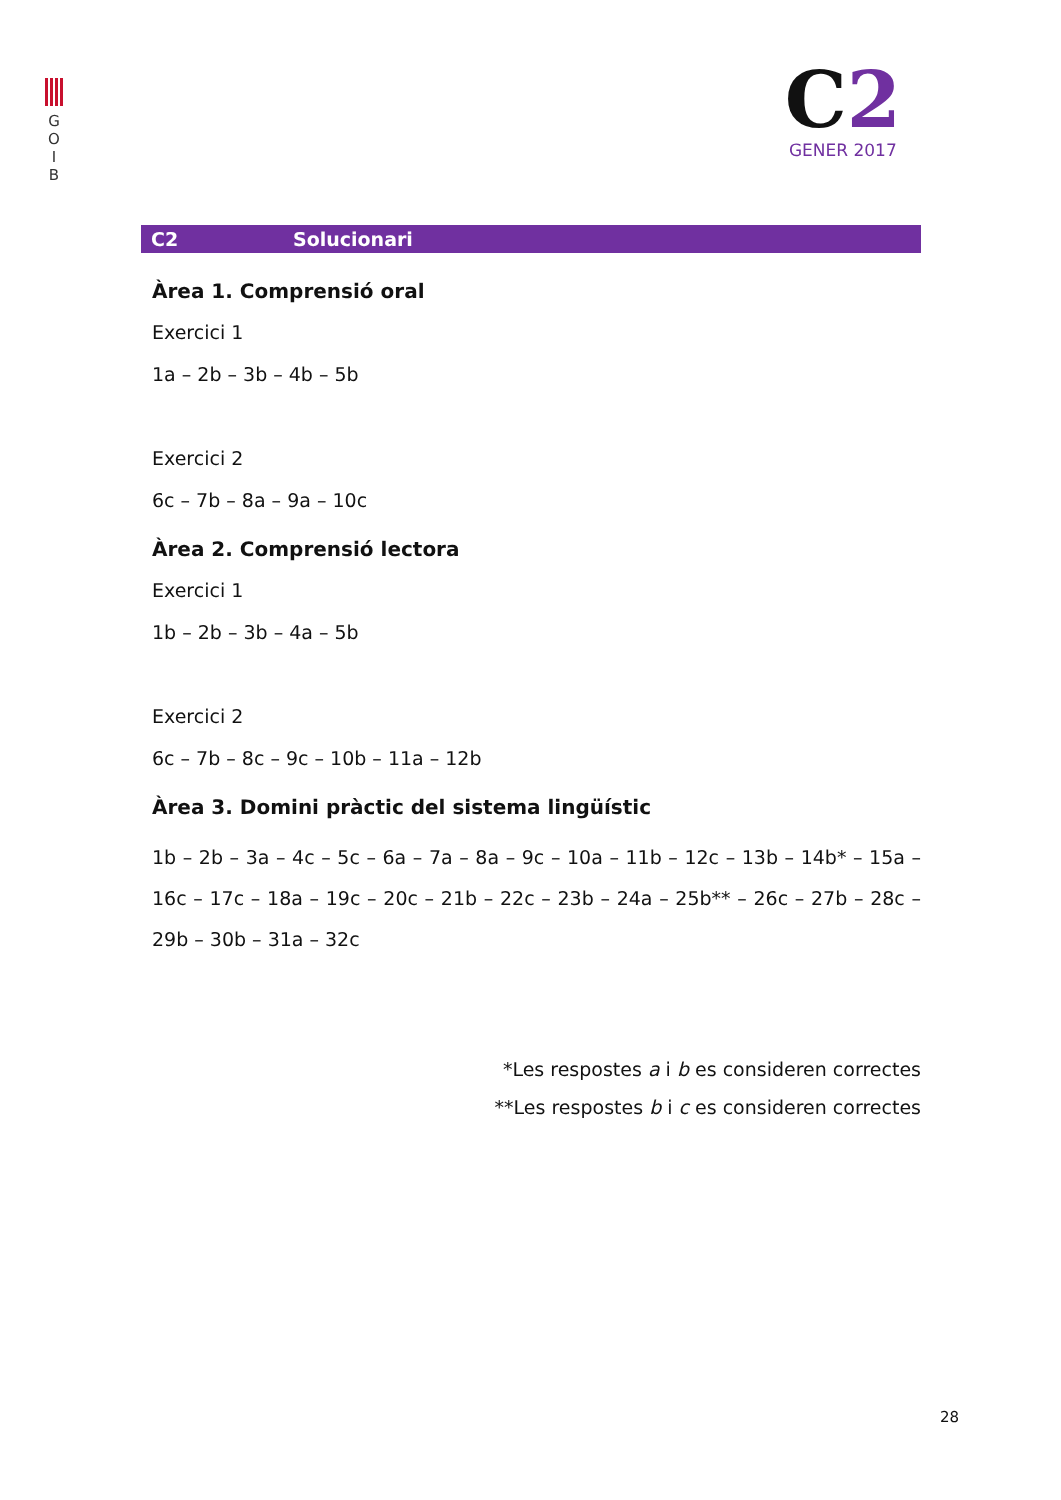G
O
I
B
C2
GENER 2017
C2 Solucionari
Àrea 1. Comprensió oral
Exercici 1
1a – 2b – 3b – 4b – 5b
Exercici 2
6c – 7b – 8a – 9a – 10c
Àrea 2. Comprensió lectora
Exercici 1
1b – 2b – 3b – 4a – 5b
Exercici 2
6c – 7b – 8c – 9c – 10b – 11a – 12b
Àrea 3. Domini pràctic del sistema lingüístic
1b – 2b – 3a – 4c – 5c – 6a – 7a – 8a – 9c – 10a – 11b – 12c – 13b – 14b* – 15a – 16c – 17c – 18a – 19c – 20c – 21b – 22c – 23b – 24a – 25b** – 26c – 27b – 28c – 29b – 30b – 31a – 32c
*Les respostes a i b es consideren correctes
**Les respostes b i c es consideren correctes
28